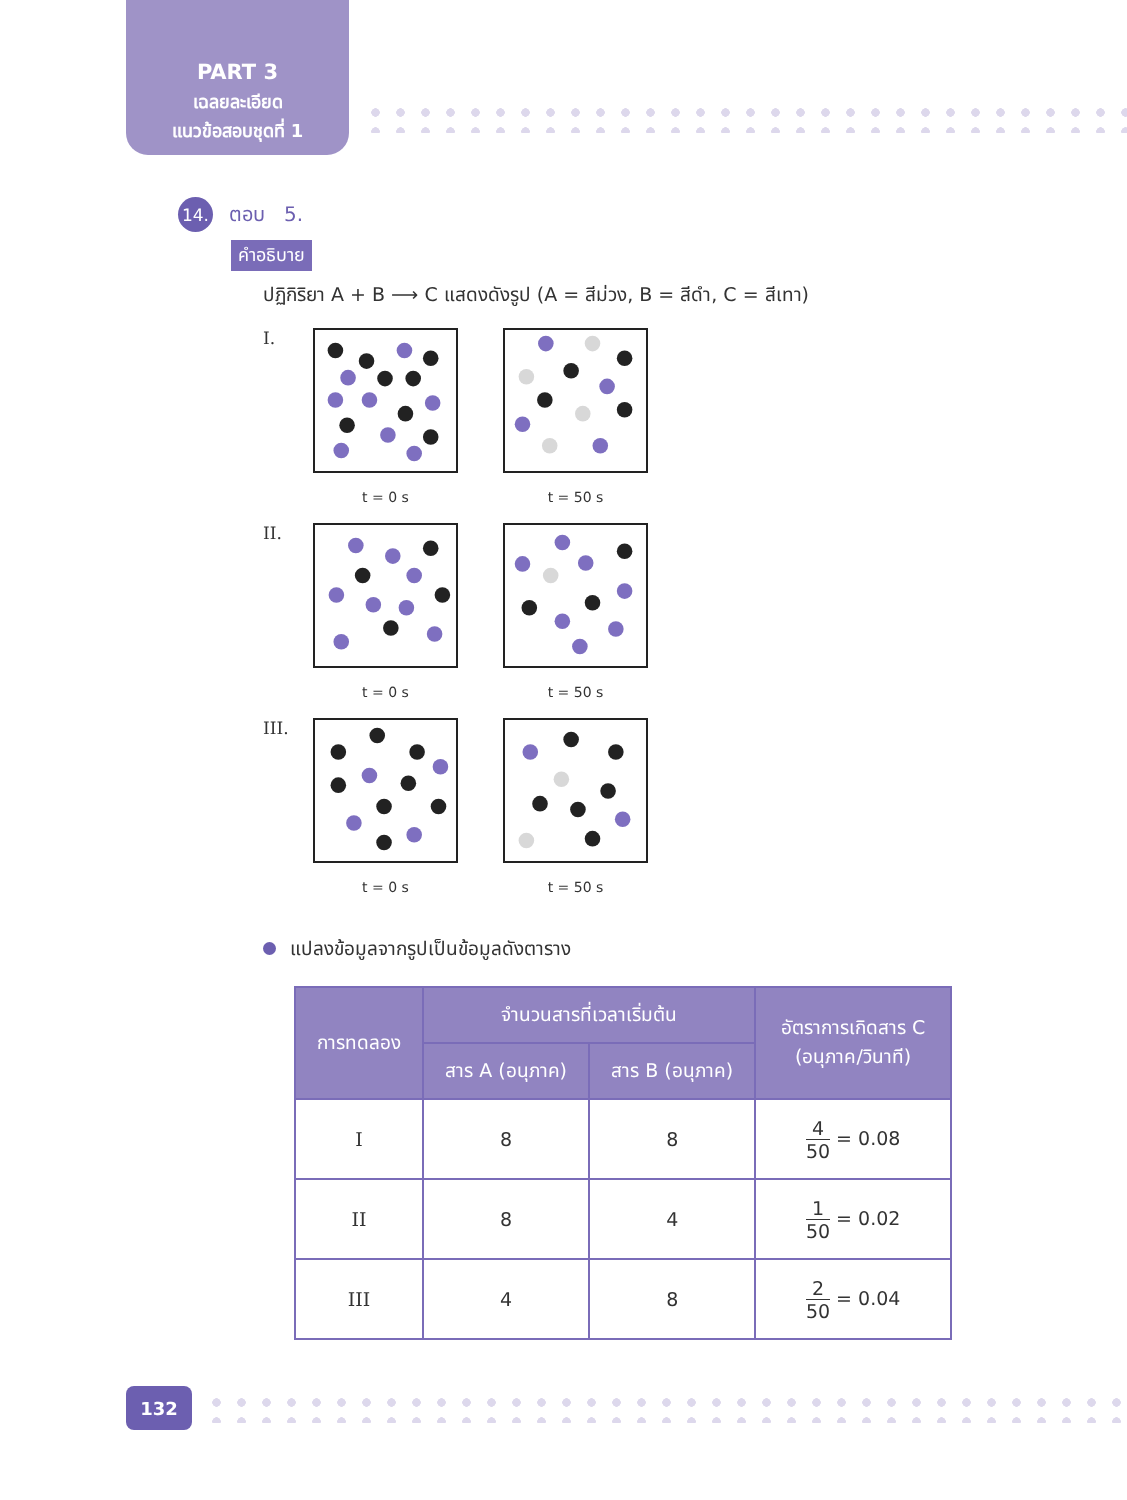PART 3
เฉลยละเอียด
แนวข้อสอบชุดที่ 1
14.
ตอบ 5.
คำอธิบาย
ปฏิกิริยา A + B ⟶ C แสดงดังรูป (A = สีม่วง, B = สีดำ, C = สีเทา)
I.
t = 0 s t = 50 s
II.
t = 0 s t = 50 s
III.
t = 0 s t = 50 s
แปลงข้อมูลจากรูปเป็นข้อมูลดังตาราง
| การทดลอง | จำนวนสารที่เวลาเริ่มต้น | | อัตราการเกิดสาร C (อนุภาค/วินาที) |
| --- | --- | --- | --- |
| | สาร A (อนุภาค) | สาร B (อนุภาค) | |
| I | 8 | 8 | 4 50 = 0.08 |
| II | 8 | 4 | 1 50 = 0.02 |
| III | 4 | 8 | 2 50 = 0.04 |
132